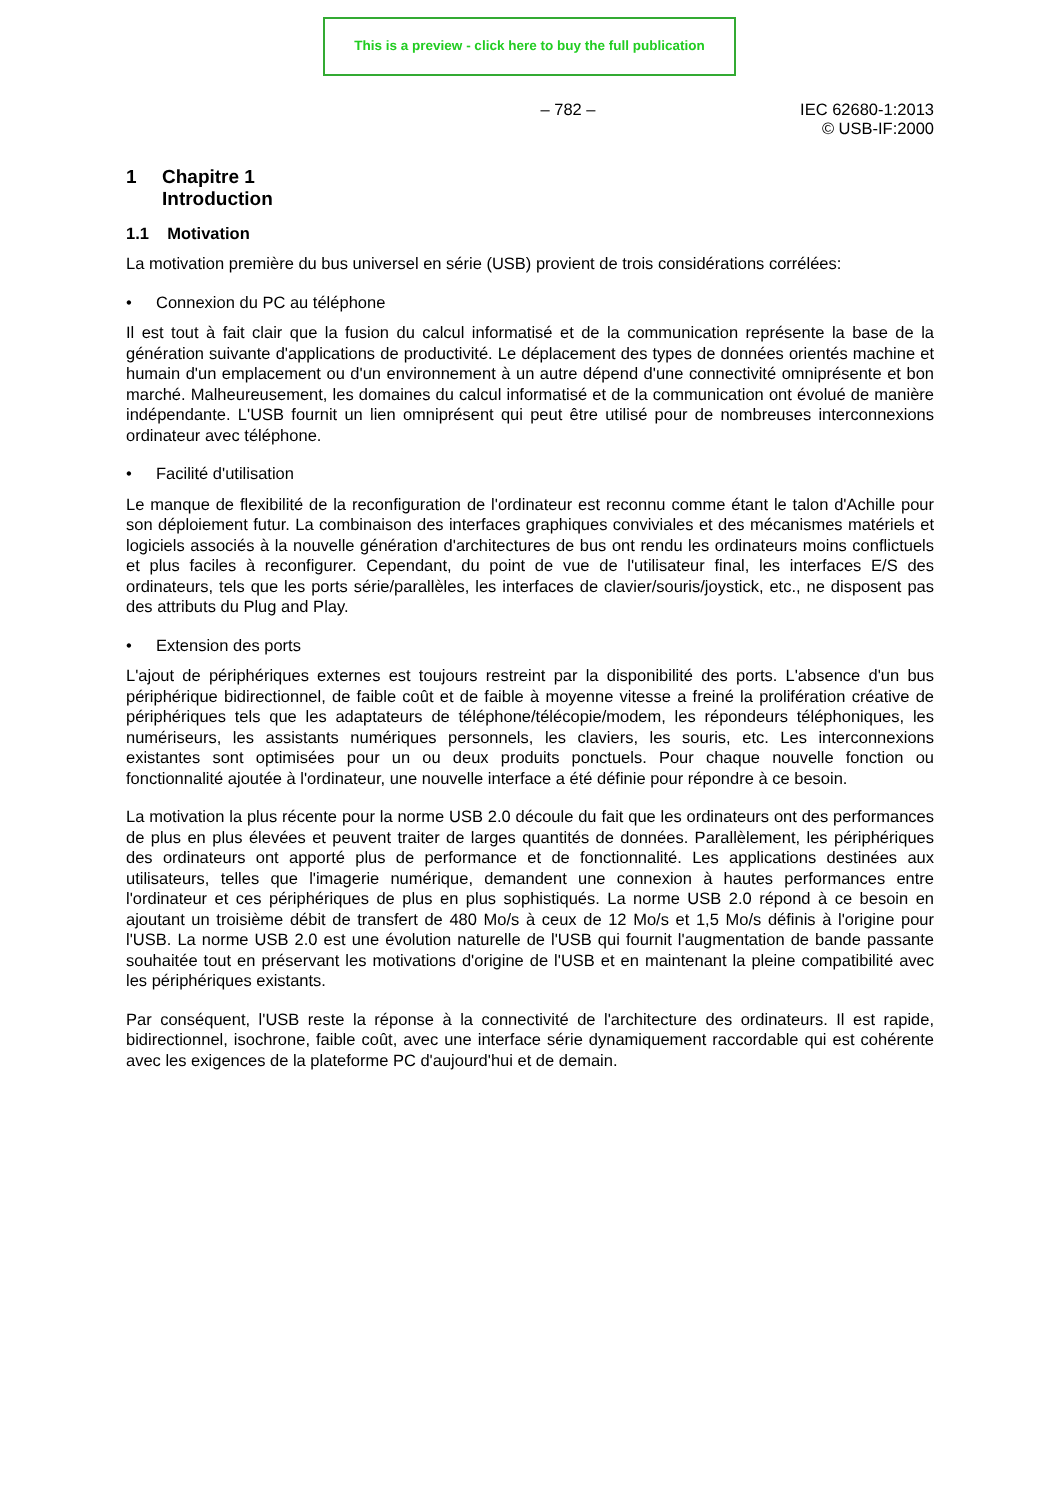This is a preview - click here to buy the full publication
– 782 – IEC 62680-1:2013
© USB-IF:2000
1 Chapitre 1
Introduction
1.1 Motivation
La motivation première du bus universel en série (USB) provient de trois considérations corrélées:
• Connexion du PC au téléphone
Il est tout à fait clair que la fusion du calcul informatisé et de la communication représente la base de la génération suivante d'applications de productivité. Le déplacement des types de données orientés machine et humain d'un emplacement ou d'un environnement à un autre dépend d'une connectivité omniprésente et bon marché. Malheureusement, les domaines du calcul informatisé et de la communication ont évolué de manière indépendante. L'USB fournit un lien omniprésent qui peut être utilisé pour de nombreuses interconnexions ordinateur avec téléphone.
• Facilité d'utilisation
Le manque de flexibilité de la reconfiguration de l'ordinateur est reconnu comme étant le talon d'Achille pour son déploiement futur. La combinaison des interfaces graphiques conviviales et des mécanismes matériels et logiciels associés à la nouvelle génération d'architectures de bus ont rendu les ordinateurs moins conflictuels et plus faciles à reconfigurer. Cependant, du point de vue de l'utilisateur final, les interfaces E/S des ordinateurs, tels que les ports série/parallèles, les interfaces de clavier/souris/joystick, etc., ne disposent pas des attributs du Plug and Play.
• Extension des ports
L'ajout de périphériques externes est toujours restreint par la disponibilité des ports. L'absence d'un bus périphérique bidirectionnel, de faible coût et de faible à moyenne vitesse a freiné la prolifération créative de périphériques tels que les adaptateurs de téléphone/télécopie/modem, les répondeurs téléphoniques, les numériseurs, les assistants numériques personnels, les claviers, les souris, etc. Les interconnexions existantes sont optimisées pour un ou deux produits ponctuels. Pour chaque nouvelle fonction ou fonctionnalité ajoutée à l'ordinateur, une nouvelle interface a été définie pour répondre à ce besoin.
La motivation la plus récente pour la norme USB 2.0 découle du fait que les ordinateurs ont des performances de plus en plus élevées et peuvent traiter de larges quantités de données. Parallèlement, les périphériques des ordinateurs ont apporté plus de performance et de fonctionnalité. Les applications destinées aux utilisateurs, telles que l'imagerie numérique, demandent une connexion à hautes performances entre l'ordinateur et ces périphériques de plus en plus sophistiqués. La norme USB 2.0 répond à ce besoin en ajoutant un troisième débit de transfert de 480 Mo/s à ceux de 12 Mo/s et 1,5 Mo/s définis à l'origine pour l'USB. La norme USB 2.0 est une évolution naturelle de l'USB qui fournit l'augmentation de bande passante souhaitée tout en préservant les motivations d'origine de l'USB et en maintenant la pleine compatibilité avec les périphériques existants.
Par conséquent, l'USB reste la réponse à la connectivité de l'architecture des ordinateurs. Il est rapide, bidirectionnel, isochrone, faible coût, avec une interface série dynamiquement raccordable qui est cohérente avec les exigences de la plateforme PC d'aujourd'hui et de demain.